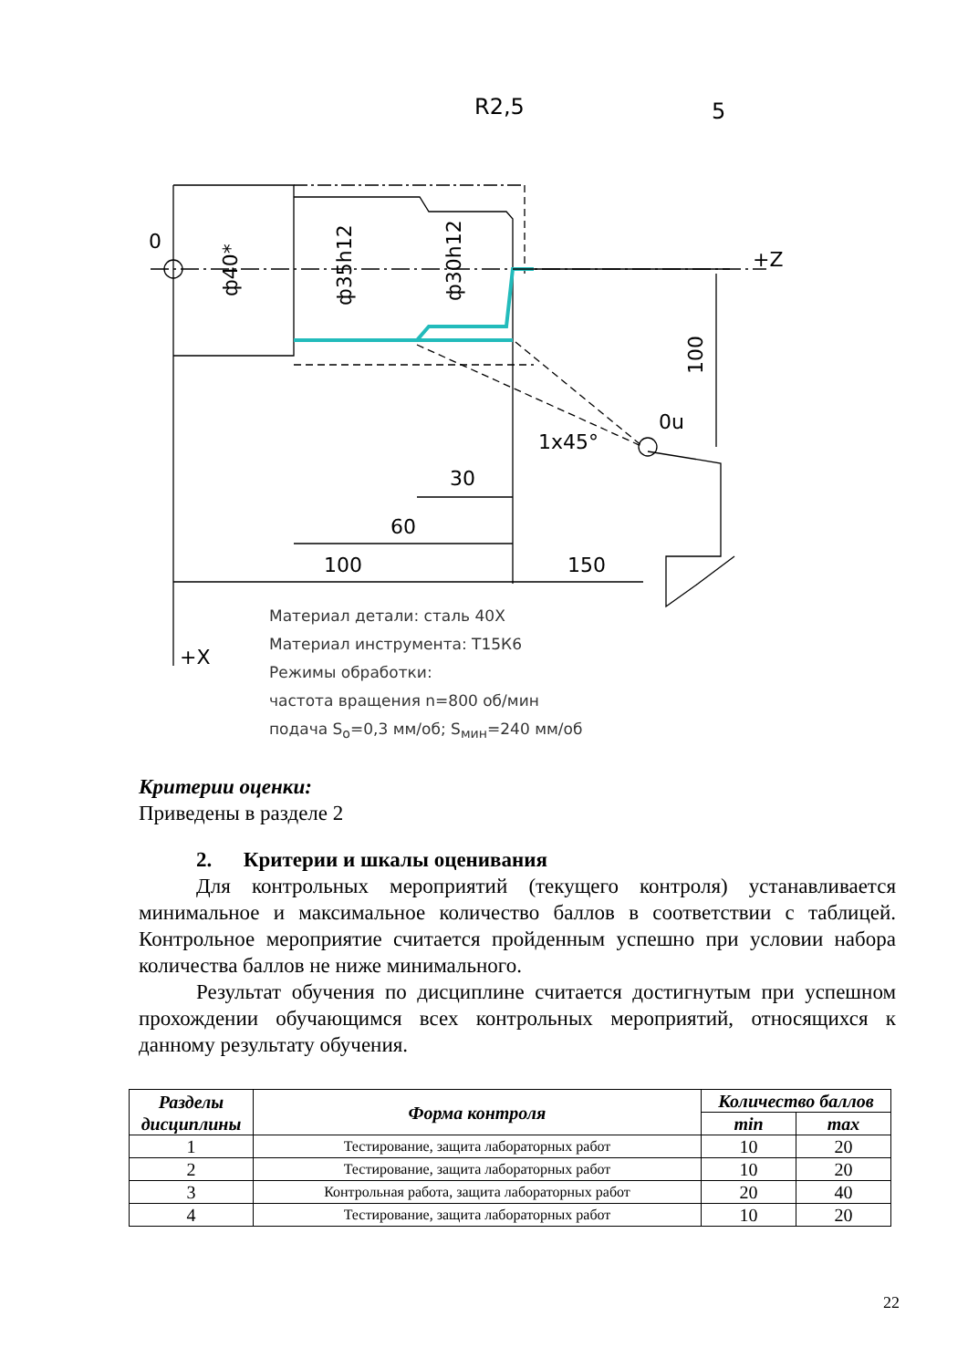R2,5
5
0
+Z
+X
0u
ф40*
ф35h12
ф30h12
1x45°
30
60
100
150
100
Материал детали: сталь 40Х
Материал инструмента: Т15К6
Режимы обработки:
частота вращения n=800 об/мин
подача S<sub>o</sub>=0,3 мм/об; S<sub>мин</sub>=240 мм/об
Критерии оценки:
Приведены в разделе 2
2. Критерии и шкалы оценивания
Для контрольных мероприятий (текущего контроля) устанавливается минимальное и максимальное количество баллов в соответствии с таблицей. Контрольное мероприятие считается пройденным успешно при условии набора количества баллов не ниже минимального.
Результат обучения по дисциплине считается достигнутым при успешном прохождении обучающимся всех контрольных мероприятий, относящихся к данному результату обучения.
| Разделы дисциплины | Форма контроля | Количество баллов | |
| --- | --- | --- | --- |
| | | min | max |
| 1 | Тестирование, защита лабораторных работ | 10 | 20 |
| 2 | Тестирование, защита лабораторных работ | 10 | 20 |
| 3 | Контрольная работа, защита лабораторных работ | 20 | 40 |
| 4 | Тестирование, защита лабораторных работ | 10 | 20 |
22